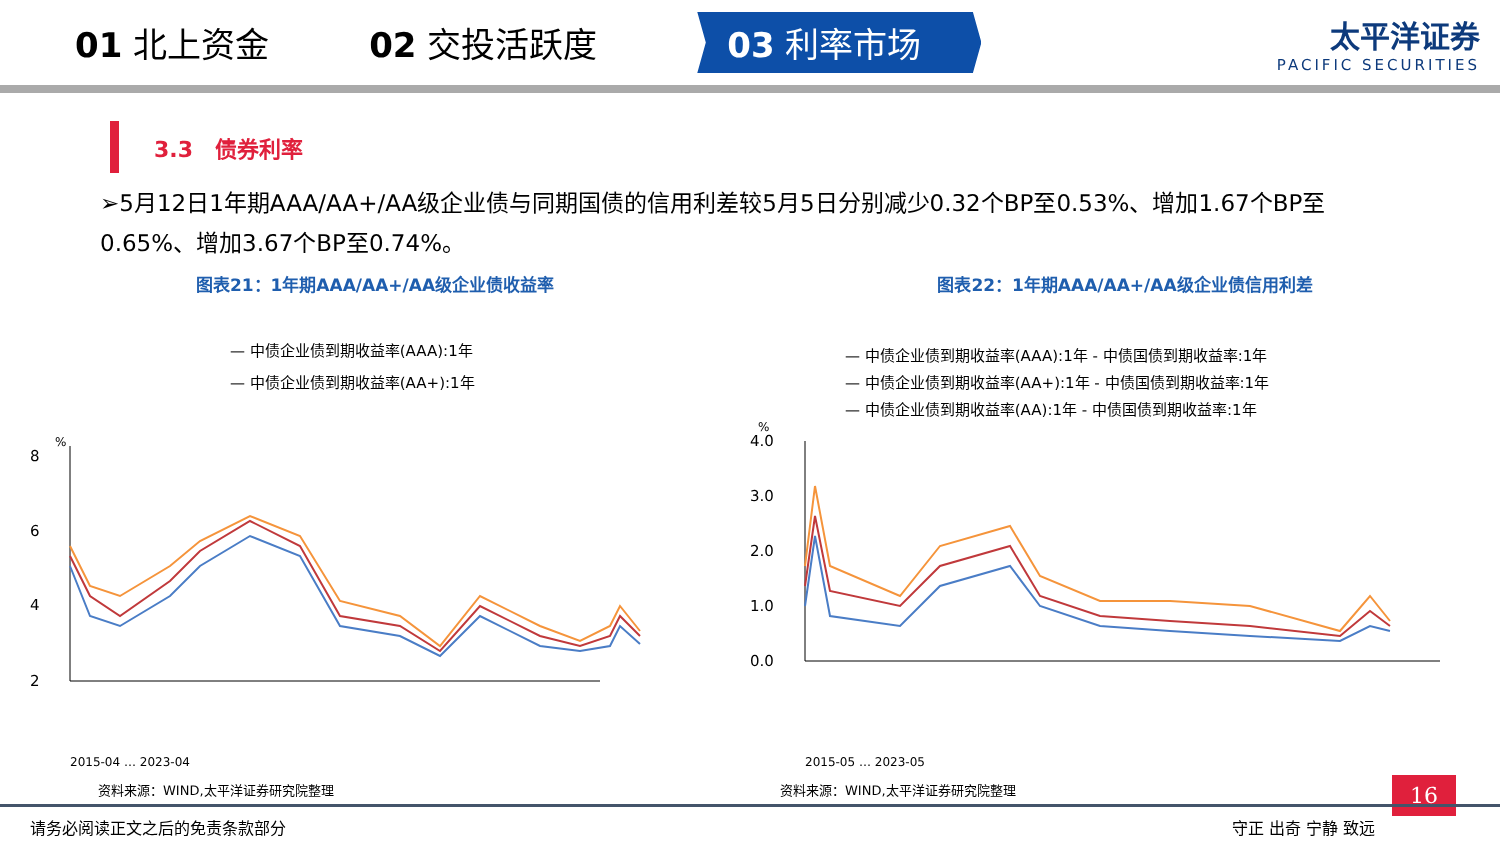01 北上资金 02 交投活跃度
03 利率市场
太平洋证券
PACIFIC SECURITIES
3.3　债券利率
➢5月12日1年期AAA/AA+/AA级企业债与同期国债的信用利差较5月5日分别减少0.32个BP至0.53%、增加1.67个BP至0.65%、增加3.67个BP至0.74%。
图表21：1年期AAA/AA+/AA级企业债收益率
— 中债企业债到期收益率(AAA):1年
— 中债企业债到期收益率(AA+):1年
8
6
4
2
%
2015-04 … 2023-04
资料来源：WIND,太平洋证券研究院整理
图表22：1年期AAA/AA+/AA级企业债信用利差
— 中债企业债到期收益率(AAA):1年 - 中债国债到期收益率:1年
— 中债企业债到期收益率(AA+):1年 - 中债国债到期收益率:1年
— 中债企业债到期收益率(AA):1年 - 中债国债到期收益率:1年
%
4.0
3.0
2.0
1.0
0.0
2015-05 … 2023-05
资料来源：WIND,太平洋证券研究院整理
16
请务必阅读正文之后的免责条款部分 守正 出奇 宁静 致远